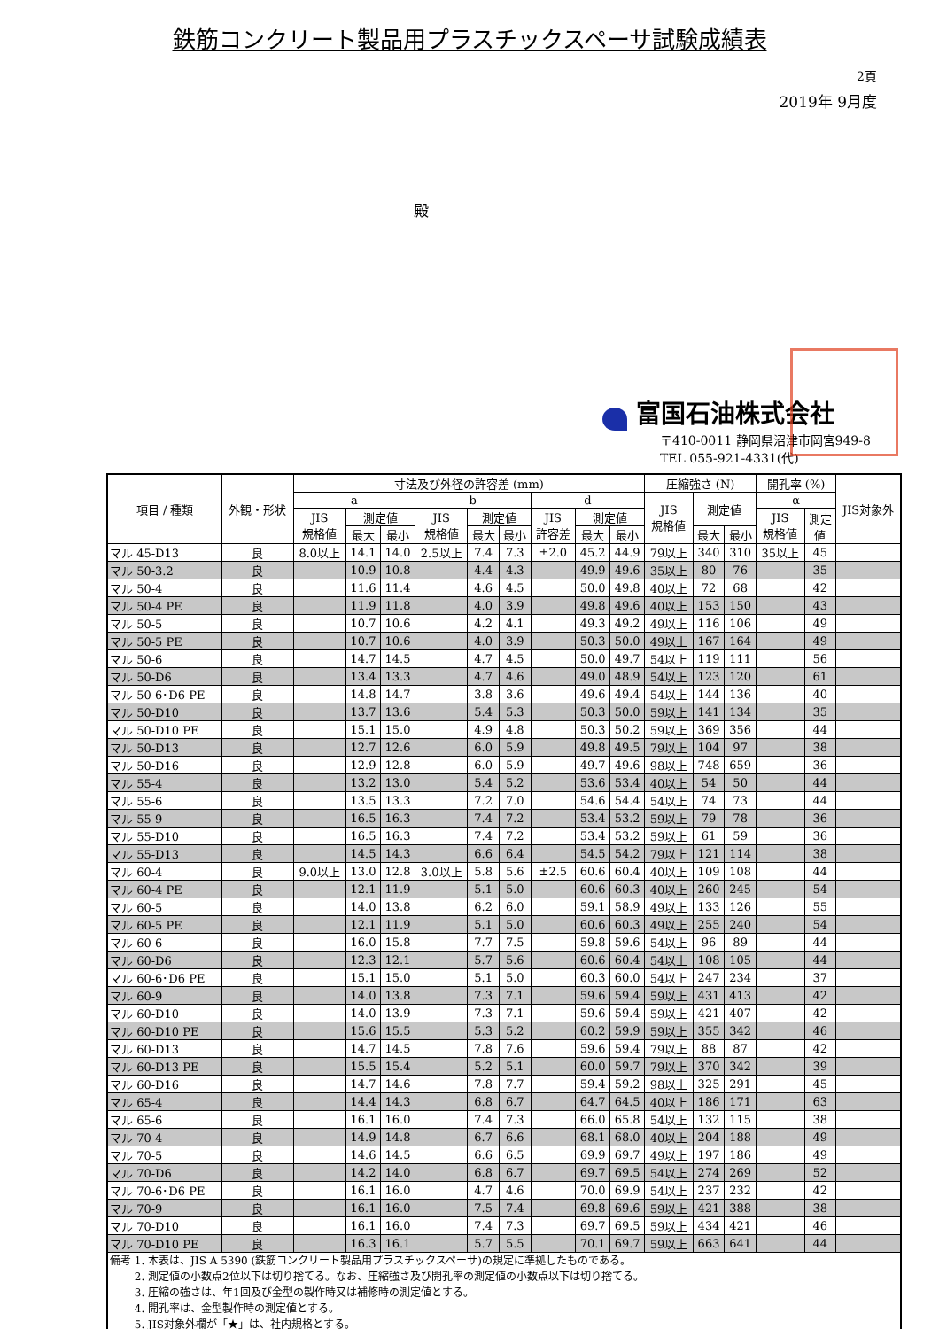鉄筋コンクリート製品用プラスチックスペーサ試験成績表
2頁
2019年 9月度
殿
富国石油株式会社
〒410-0011 静岡県沼津市岡宮949-8
TEL 055-921-4331(代)
| 項目 / 種類 | 外観・形状 | 寸法及び外径の許容差 (mm) | | | | | | | | | 圧縮強さ (N) | | | 開孔率 (%) | | JIS対象外 |
| --- | --- | --- | --- | --- | --- | --- | --- | --- | --- | --- | --- | --- | --- | --- | --- | --- |
| | | a | | | b | | | d | | | JIS 規格値 | 測定値 | | α | | |
| | | JIS 規格値 | 測定値 | | JIS 規格値 | 測定値 | | JIS 許容差 | 測定値 | | | | | JIS 規格値 | 測定 値 | |
| | | | 最大 | 最小 | | 最大 | 最小 | | 最大 | 最小 | | 最大 | 最小 | | | |
| マル 45-D13 | 良 | 8.0以上 | 14.1 | 14.0 | 2.5以上 | 7.4 | 7.3 | ±2.0 | 45.2 | 44.9 | 79以上 | 340 | 310 | 35以上 | 45 | |
| マル 50-3.2 | 良 | | 10.9 | 10.8 | | 4.4 | 4.3 | | 49.9 | 49.6 | 35以上 | 80 | 76 | | 35 | |
| マル 50-4 | 良 | | 11.6 | 11.4 | | 4.6 | 4.5 | | 50.0 | 49.8 | 40以上 | 72 | 68 | | 42 | |
| マル 50-4 PE | 良 | | 11.9 | 11.8 | | 4.0 | 3.9 | | 49.8 | 49.6 | 40以上 | 153 | 150 | | 43 | |
| マル 50-5 | 良 | | 10.7 | 10.6 | | 4.2 | 4.1 | | 49.3 | 49.2 | 49以上 | 116 | 106 | | 49 | |
| マル 50-5 PE | 良 | | 10.7 | 10.6 | | 4.0 | 3.9 | | 50.3 | 50.0 | 49以上 | 167 | 164 | | 49 | |
| マル 50-6 | 良 | | 14.7 | 14.5 | | 4.7 | 4.5 | | 50.0 | 49.7 | 54以上 | 119 | 111 | | 56 | |
| マル 50-D6 | 良 | | 13.4 | 13.3 | | 4.7 | 4.6 | | 49.0 | 48.9 | 54以上 | 123 | 120 | | 61 | |
| マル 50-6･D6 PE | 良 | | 14.8 | 14.7 | | 3.8 | 3.6 | | 49.6 | 49.4 | 54以上 | 144 | 136 | | 40 | |
| マル 50-D10 | 良 | | 13.7 | 13.6 | | 5.4 | 5.3 | | 50.3 | 50.0 | 59以上 | 141 | 134 | | 35 | |
| マル 50-D10 PE | 良 | | 15.1 | 15.0 | | 4.9 | 4.8 | | 50.3 | 50.2 | 59以上 | 369 | 356 | | 44 | |
| マル 50-D13 | 良 | | 12.7 | 12.6 | | 6.0 | 5.9 | | 49.8 | 49.5 | 79以上 | 104 | 97 | | 38 | |
| マル 50-D16 | 良 | | 12.9 | 12.8 | | 6.0 | 5.9 | | 49.7 | 49.6 | 98以上 | 748 | 659 | | 36 | |
| マル 55-4 | 良 | | 13.2 | 13.0 | | 5.4 | 5.2 | | 53.6 | 53.4 | 40以上 | 54 | 50 | | 44 | |
| マル 55-6 | 良 | | 13.5 | 13.3 | | 7.2 | 7.0 | | 54.6 | 54.4 | 54以上 | 74 | 73 | | 44 | |
| マル 55-9 | 良 | | 16.5 | 16.3 | | 7.4 | 7.2 | | 53.4 | 53.2 | 59以上 | 79 | 78 | | 36 | |
| マル 55-D10 | 良 | | 16.5 | 16.3 | | 7.4 | 7.2 | | 53.4 | 53.2 | 59以上 | 61 | 59 | | 36 | |
| マル 55-D13 | 良 | | 14.5 | 14.3 | | 6.6 | 6.4 | | 54.5 | 54.2 | 79以上 | 121 | 114 | | 38 | |
| マル 60-4 | 良 | 9.0以上 | 13.0 | 12.8 | 3.0以上 | 5.8 | 5.6 | ±2.5 | 60.6 | 60.4 | 40以上 | 109 | 108 | | 44 | |
| マル 60-4 PE | 良 | | 12.1 | 11.9 | | 5.1 | 5.0 | | 60.6 | 60.3 | 40以上 | 260 | 245 | | 54 | |
| マル 60-5 | 良 | | 14.0 | 13.8 | | 6.2 | 6.0 | | 59.1 | 58.9 | 49以上 | 133 | 126 | | 55 | |
| マル 60-5 PE | 良 | | 12.1 | 11.9 | | 5.1 | 5.0 | | 60.6 | 60.3 | 49以上 | 255 | 240 | | 54 | |
| マル 60-6 | 良 | | 16.0 | 15.8 | | 7.7 | 7.5 | | 59.8 | 59.6 | 54以上 | 96 | 89 | | 44 | |
| マル 60-D6 | 良 | | 12.3 | 12.1 | | 5.7 | 5.6 | | 60.6 | 60.4 | 54以上 | 108 | 105 | | 44 | |
| マル 60-6･D6 PE | 良 | | 15.1 | 15.0 | | 5.1 | 5.0 | | 60.3 | 60.0 | 54以上 | 247 | 234 | | 37 | |
| マル 60-9 | 良 | | 14.0 | 13.8 | | 7.3 | 7.1 | | 59.6 | 59.4 | 59以上 | 431 | 413 | | 42 | |
| マル 60-D10 | 良 | | 14.0 | 13.9 | | 7.3 | 7.1 | | 59.6 | 59.4 | 59以上 | 421 | 407 | | 42 | |
| マル 60-D10 PE | 良 | | 15.6 | 15.5 | | 5.3 | 5.2 | | 60.2 | 59.9 | 59以上 | 355 | 342 | | 46 | |
| マル 60-D13 | 良 | | 14.7 | 14.5 | | 7.8 | 7.6 | | 59.6 | 59.4 | 79以上 | 88 | 87 | | 42 | |
| マル 60-D13 PE | 良 | | 15.5 | 15.4 | | 5.2 | 5.1 | | 60.0 | 59.7 | 79以上 | 370 | 342 | | 39 | |
| マル 60-D16 | 良 | | 14.7 | 14.6 | | 7.8 | 7.7 | | 59.4 | 59.2 | 98以上 | 325 | 291 | | 45 | |
| マル 65-4 | 良 | | 14.4 | 14.3 | | 6.8 | 6.7 | | 64.7 | 64.5 | 40以上 | 186 | 171 | | 63 | |
| マル 65-6 | 良 | | 16.1 | 16.0 | | 7.4 | 7.3 | | 66.0 | 65.8 | 54以上 | 132 | 115 | | 38 | |
| マル 70-4 | 良 | | 14.9 | 14.8 | | 6.7 | 6.6 | | 68.1 | 68.0 | 40以上 | 204 | 188 | | 49 | |
| マル 70-5 | 良 | | 14.6 | 14.5 | | 6.6 | 6.5 | | 69.9 | 69.7 | 49以上 | 197 | 186 | | 49 | |
| マル 70-D6 | 良 | | 14.2 | 14.0 | | 6.8 | 6.7 | | 69.7 | 69.5 | 54以上 | 274 | 269 | | 52 | |
| マル 70-6･D6 PE | 良 | | 16.1 | 16.0 | | 4.7 | 4.6 | | 70.0 | 69.9 | 54以上 | 237 | 232 | | 42 | |
| マル 70-9 | 良 | | 16.1 | 16.0 | | 7.5 | 7.4 | | 69.8 | 69.6 | 59以上 | 421 | 388 | | 38 | |
| マル 70-D10 | 良 | | 16.1 | 16.0 | | 7.4 | 7.3 | | 69.7 | 69.5 | 59以上 | 434 | 421 | | 46 | |
| マル 70-D10 PE | 良 | | 16.3 | 16.1 | | 5.7 | 5.5 | | 70.1 | 69.7 | 59以上 | 663 | 641 | | 44 | |
| 備考 1. 本表は、JIS A 5390 (鉄筋コンクリート製品用プラスチックスペーサ)の規定に準拠したものである。 2. 測定値の小数点2位以下は切り捨てる。なお、圧縮強さ及び開孔率の測定値の小数点以下は切り捨てる。 3. 圧縮の強さは、年1回及び金型の製作時又は補修時の測定値とする。 4. 開孔率は、金型製作時の測定値とする。 5. JIS対象外欄が「★」は、社内規格とする。 | | | | | | | | | | | | | | | | |